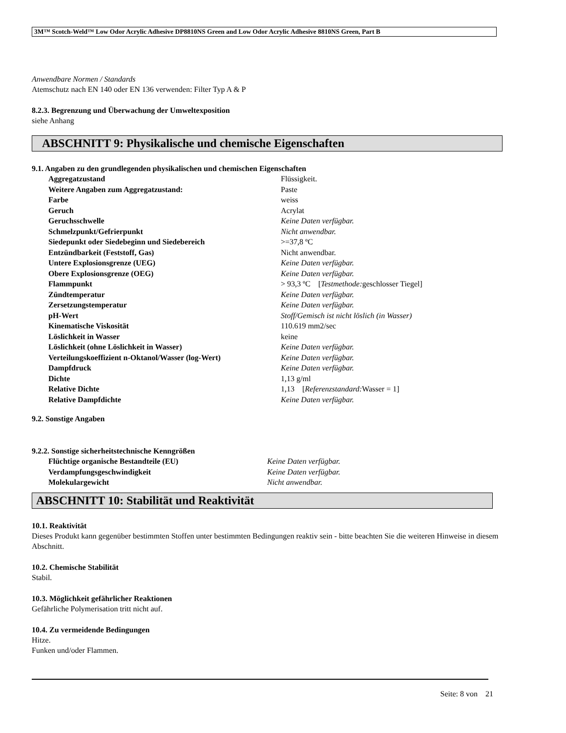3M™ Scotch-Weld™ Low Odor Acrylic Adhesive DP8810NS Green and Low Odor Acrylic Adhesive 8810NS Green, Part B
Anwendbare Normen / Standards
Atemschutz nach EN 140 oder EN 136 verwenden: Filter Typ A & P
8.2.3. Begrenzung und Überwachung der Umweltexposition
siehe Anhang
ABSCHNITT 9: Physikalische und chemische Eigenschaften
9.1. Angaben zu den grundlegenden physikalischen und chemischen Eigenschaften
| Aggregatzustand | Flüssigkeit. |
| Weitere Angaben zum Aggregatzustand: | Paste |
| Farbe | weiss |
| Geruch | Acrylat |
| Geruchsschwelle | Keine Daten verfügbar. |
| Schmelzpunkt/Gefrierpunkt | Nicht anwendbar. |
| Siedepunkt oder Siedebeginn und Siedebereich | >=37,8 ºC |
| Entzündbarkeit (Feststoff, Gas) | Nicht anwendbar. |
| Untere Explosionsgrenze (UEG) | Keine Daten verfügbar. |
| Obere Explosionsgrenze (OEG) | Keine Daten verfügbar. |
| Flammpunkt | > 93,3 ºC [ Testmethode: geschlosser Tiegel] |
| Zündtemperatur | Keine Daten verfügbar. |
| Zersetzungstemperatur | Keine Daten verfügbar. |
| pH-Wert | Stoff/Gemisch ist nicht löslich (in Wasser) |
| Kinematische Viskosität | 110.619 mm2/sec |
| Löslichkeit in Wasser | keine |
| Löslichkeit (ohne Löslichkeit in Wasser) | Keine Daten verfügbar. |
| Verteilungskoeffizient n-Oktanol/Wasser (log-Wert) | Keine Daten verfügbar. |
| Dampfdruck | Keine Daten verfügbar. |
| Dichte | 1,13 g/ml |
| Relative Dichte | 1,13 [ Referenzstandard: Wasser = 1] |
| Relative Dampfdichte | Keine Daten verfügbar. |
9.2. Sonstige Angaben
9.2.2. Sonstige sicherheitstechnische Kenngrößen
| Flüchtige organische Bestandteile (EU) | Keine Daten verfügbar. |
| Verdampfungsgeschwindigkeit | Keine Daten verfügbar. |
| Molekulargewicht | Nicht anwendbar. |
ABSCHNITT 10: Stabilität und Reaktivität
10.1. Reaktivität
Dieses Produkt kann gegenüber bestimmten Stoffen unter bestimmten Bedingungen reaktiv sein - bitte beachten Sie die weiteren Hinweise in diesem Abschnitt.
10.2. Chemische Stabilität
Stabil.
10.3. Möglichkeit gefährlicher Reaktionen
Gefährliche Polymerisation tritt nicht auf.
10.4. Zu vermeidende Bedingungen
Hitze.
Funken und/oder Flammen.
Seite: 8 von 21